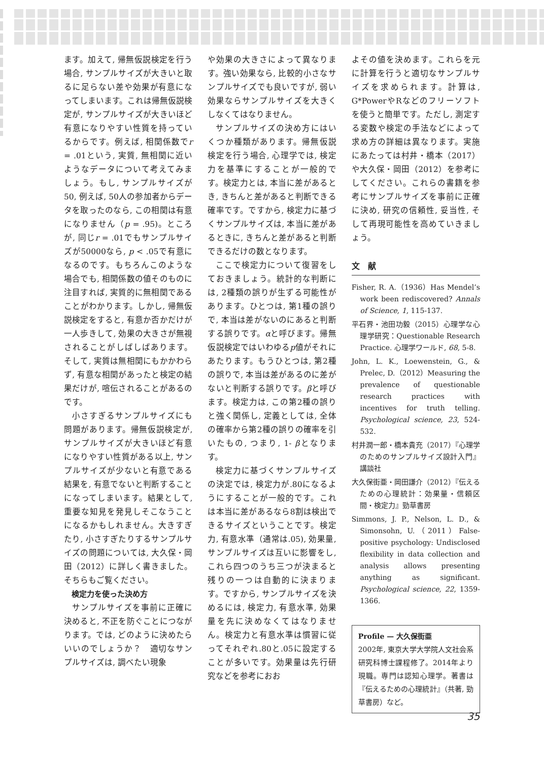ます。加えて, 帰無仮説検定を行う場合, サンプルサイズが大きいと取るに足らない差や効果が有意になってしまいます。これは帰無仮説検定が, サンプルサイズが大きいほど有意になりやすい性質を持っているからです。例えば, 相関係数でr = .01という, 実質, 無相関に近いようなデータについて考えてみましょう。もし, サンプルサイズが50, 例えば, 50人の参加者からデータを取ったのなら, この相関は有意になりません（p = .95)。ところが, 同じr = .01でもサンプルサイズが50000なら, p < .05で有意になるのです。もちろんこのような場合でも, 相関係数の値そのものに注目すれば, 実質的に無相関であることがわかります。しかし, 帰無仮説検定をすると, 有意か否かだけが一人歩きして, 効果の大きさが無視されることがしばしばあります。そして, 実質は無相関にもかかわらず, 有意な相関があったと検定の結果だけが, 喧伝されることがあるのです。
小さすぎるサンプルサイズにも問題があります。帰無仮説検定が, サンプルサイズが大きいほど有意になりやすい性質がある以上, サンプルサイズが少ないと有意である結果を, 有意でないと判断することになってしまいます。結果として, 重要な知見を発見しそこなうことになるかもしれません。大きすぎたり, 小さすぎたりするサンプルサイズの問題については, 大久保・岡田（2012）に詳しく書きました。そちらもご覧ください。
検定力を使った決め方
サンプルサイズを事前に正確に決めると, 不正を防ぐことにつながります。では, どのように決めたらいいのでしょうか？　適切なサンプルサイズは, 調べたい現象
や効果の大きさによって異なります。強い効果なら, 比較的小さなサンプルサイズでも良いですが, 弱い効果ならサンプルサイズを大きくしなくてはなりません。
サンプルサイズの決め方にはいくつか種類があります。帰無仮説検定を行う場合, 心理学では, 検定力を基準にすることが一般的です。検定力とは, 本当に差があるとき, きちんと差があると判断できる確率です。ですから, 検定力に基づくサンプルサイズは, 本当に差があるときに, きちんと差があると判断できるだけの数となります。
ここで検定力について復習をしておきましょう。統計的な判断には, 2種類の誤りが生ずる可能性があります。ひとつは, 第1種の誤りで, 本当は差がないのにあると判断する誤りです。αと呼びます。帰無仮説検定ではいわゆるp値がそれにあたります。もうひとつは, 第2種の誤りで, 本当は差があるのに差がないと判断する誤りです。βと呼びます。検定力は, この第2種の誤りと強く関係し, 定義としては, 全体の確率から第2種の誤りの確率を引いたもの, つまり, 1- βとなります。
検定力に基づくサンプルサイズの決定では, 検定力が.80になるようにすることが一般的です。これは本当に差があるなら8割は検出できるサイズということです。検定力, 有意水準（通常は.05), 効果量, サンプルサイズは互いに影響をし, これら四つのうち三つが決まると残りの一つは自動的に決まります。ですから, サンプルサイズを決めるには, 検定力, 有意水準, 効果量を先に決めなくてはなりません。検定力と有意水準は慣習に従ってそれぞれ.80と.05に設定することが多いです。効果量は先行研究などを参考におお
よその値を決めます。これらを元に計算を行うと適切なサンプルサイズを求められます。計算は, G*PowerやRなどのフリーソフトを使うと簡単です。ただし, 測定する変数や検定の手法などによって求め方の詳細は異なります。実施にあたっては村井・橋本（2017）や大久保・岡田（2012）を参考にしてください。これらの書籍を参考にサンプルサイズを事前に正確に決め, 研究の信頼性, 妥当性, そして再現可能性を高めていきましょう。
文　献
Fisher, R. A.（1936）Has Mendel’s work been rediscovered? Annals of Science, 1, 115-137.
平石界・池田功毅（2015）心理学な心理学研究：Questionable Research Practice. 心理学ワールド, 68, 5-8.
John, L. K., Loewenstein, G., & Prelec, D.（2012）Measuring the prevalence of questionable research practices with incentives for truth telling. Psychological science, 23, 524-532.
村井潤一郎・橋本貴充（2017）『心理学のためのサンプルサイズ設計入門』講談社
大久保街亜・岡田謙介（2012）『伝えるための心理統計：効果量・信頼区間・検定力』勁草書房
Simmons, J. P., Nelson, L. D., & Simonsohn, U.（2011）False-positive psychology: Undisclosed flexibility in data collection and analysis allows presenting anything as significant. Psychological science, 22, 1359-1366.
Profile — 大久保街亜
2002年, 東京大学大学院人文社会系研究科博士課程修了。2014年より現職。専門は認知心理学。著書は『伝えるための心理統計』（共著, 勁草書房）など。
35